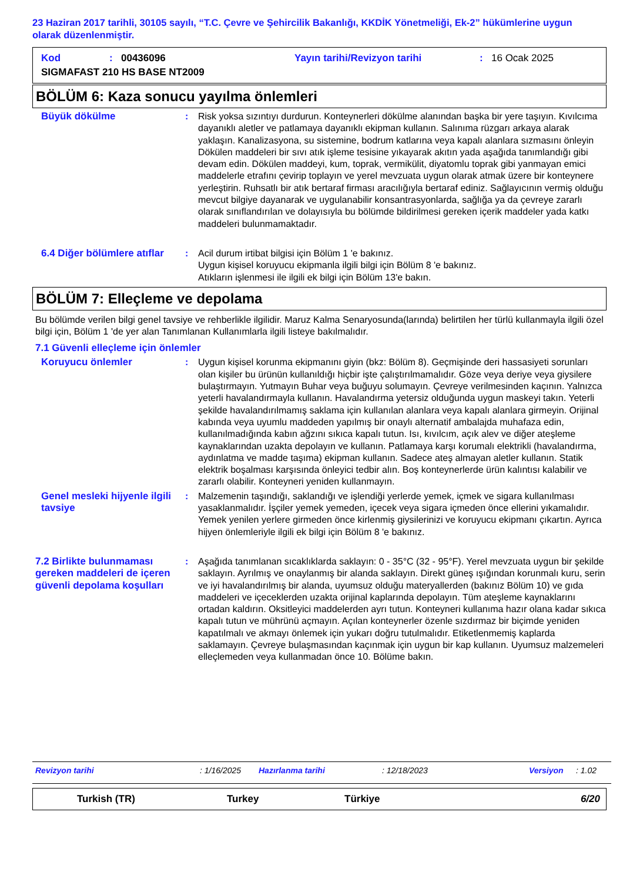23 Haziran 2017 tarihli, 30105 sayılı, “T.C. Çevre ve Şehircilik Bakanlığı, KKDİK Yönetmeliği, Ek-2” hükümlerine uygun olarak düzenlenmiştir.
Kod: 00436096 Yayın tarihi/Revizyon tarihi: 16 Ocak 2025
SIGMAFAST 210 HS BASE NT2009
BÖLÜM 6: Kaza sonucu yayılma önlemleri
Büyük dökülme : Risk yoksa sızıntıyı durdurun. Konteynerleri dökülme alanından başka bir yere taşıyın. Kıvılcıma dayanıklı aletler ve patlamaya dayanıklı ekipman kullanın. Salınıma rüzgarı arkaya alarak yaklaşın. Kanalizasyona, su sistemine, bodrum katlarına veya kapalı alanlara sızmasını önleyin Dökülen maddeleri bir sıvı atık işleme tesisine yıkayarak akıtın yada aşağıda tanımlandığı gibi devam edin. Dökülen maddeyi, kum, toprak, vermikülit, diyatomlu toprak gibi yanmayan emici maddelerle etrafını çevirip toplayın ve yerel mevzuata uygun olarak atmak üzere bir konteynere yerleştirin. Ruhsatlı bir atık bertaraf firması aracılığıyla bertaraf ediniz. Sağlayıcının vermiş olduğu mevcut bilgiye dayanarak ve uygulanabilir konsantrasyonlarda, sağlığa ya da çevreye zararlı olarak sınıflandırılan ve dolayısıyla bu bölümde bildirilmesi gereken içerik maddeler yada katkı maddeleri bulunmamaktadır.
6.4 Diğer bölümlere atıflar
: Acil durum irtibat bilgisi için Bölüm 1 'e bakınız.
Uygun kişisel koruyucu ekipmanla ilgili bilgi için Bölüm 8 'e bakınız.
Atıkların işlenmesi ile ilgili ek bilgi için Bölüm 13'e bakın.
BÖLÜM 7: Elleçleme ve depolama
Bu bölümde verilen bilgi genel tavsiye ve rehberlikle ilgilidir. Maruz Kalma Senaryosunda(larında) belirtilen her türlü kullanmayla ilgili özel bilgi için, Bölüm 1 'de yer alan Tanımlanan Kullanımlarla ilgili listeye bakılmalıdır.
7.1 Güvenli elleçleme için önlemler
Koruyucu önlemler : Uygun kişisel korunma ekipmanını giyin (bkz: Bölüm 8). Geçmişinde deri hassasiyeti sorunları olan kişiler bu ürünün kullanıldığı hiçbir işte çalıştırılmamalıdır. Göze veya deriye veya giysilere bulaştırmayın. Yutmayın Buhar veya buğuyu solumayın. Çevreye verilmesinden kaçının. Yalnızca yeterli havalandırmayla kullanın. Havalandırma yetersiz olduğunda uygun maskeyi takın. Yeterli şekilde havalandırılmamış saklama için kullanılan alanlara veya kapalı alanlara girmeyin. Orijinal kabında veya uyumlu maddeden yapılmış bir onaylı alternatif ambalajda muhafaza edin, kullanılmadığında kabın ağzını sıkıca kapalı tutun. Isı, kıvılcım, açık alev ve diğer ateşleme kaynaklarından uzakta depolayın ve kullanın. Patlamaya karşı korumalı elektrikli (havalandırma, aydınlatma ve madde taşıma) ekipman kullanın. Sadece ateş almayan aletler kullanın. Statik elektrik boşalması karşısında önleyici tedbir alın. Boş konteynerlerde ürün kalıntısı kalabilir ve zararlı olabilir. Konteyneri yeniden kullanmayın.
Genel mesleki hijyenle ilgili tavsiye
: Malzemenin taşındığı, saklandığı ve işlendiği yerlerde yemek, içmek ve sigara kullanılması yasaklanmalıdır. İşçiler yemek yemeden, içecek veya sigara içmeden önce ellerini yıkamalıdır. Yemek yenilen yerlere girmeden önce kirlenmiş giysilerinizi ve koruyucu ekipmanı çıkartın. Ayrıca hijyen önlemleriyle ilgili ek bilgi için Bölüm 8 'e bakınız.
7.2 Birlikte bulunmaması gereken maddeleri de içeren güvenli depolama koşulları
: Aşağıda tanımlanan sıcaklıklarda saklayın: 0 - 35°C (32 - 95°F). Yerel mevzuata uygun bir şekilde saklayın. Ayrılmış ve onaylanmış bir alanda saklayın. Direkt güneş ışığından korunmalı kuru, serin ve iyi havalandırılmış bir alanda, uyumsuz olduğu materyallerden (bakınız Bölüm 10) ve gıda maddeleri ve içeceklerden uzakta orijinal kaplarında depolayın. Tüm ateşleme kaynaklarını ortadan kaldırın. Oksitleyici maddelerden ayrı tutun. Konteyneri kullanıma hazır olana kadar sıkıca kapalı tutun ve mührünü açmayın. Açılan konteynerler özenle sızdırmaz bir biçimde yeniden kapatılmalı ve akmayı önlemek için yukarı doğru tutulmalıdır. Etiketlenmemiş kaplarda saklamayın. Çevreye bulaşmasından kaçınmak için uygun bir kap kullanın. Uyumsuz malzemeleri elleçlemeden veya kullanmadan önce 10. Bölüme bakın.
Revizyon tarihi: 1/16/2025 Hazırlanma tarihi: 12/18/2023 Versiyon: 1.02
Turkish (TR) Turkey Türkiye 6/20